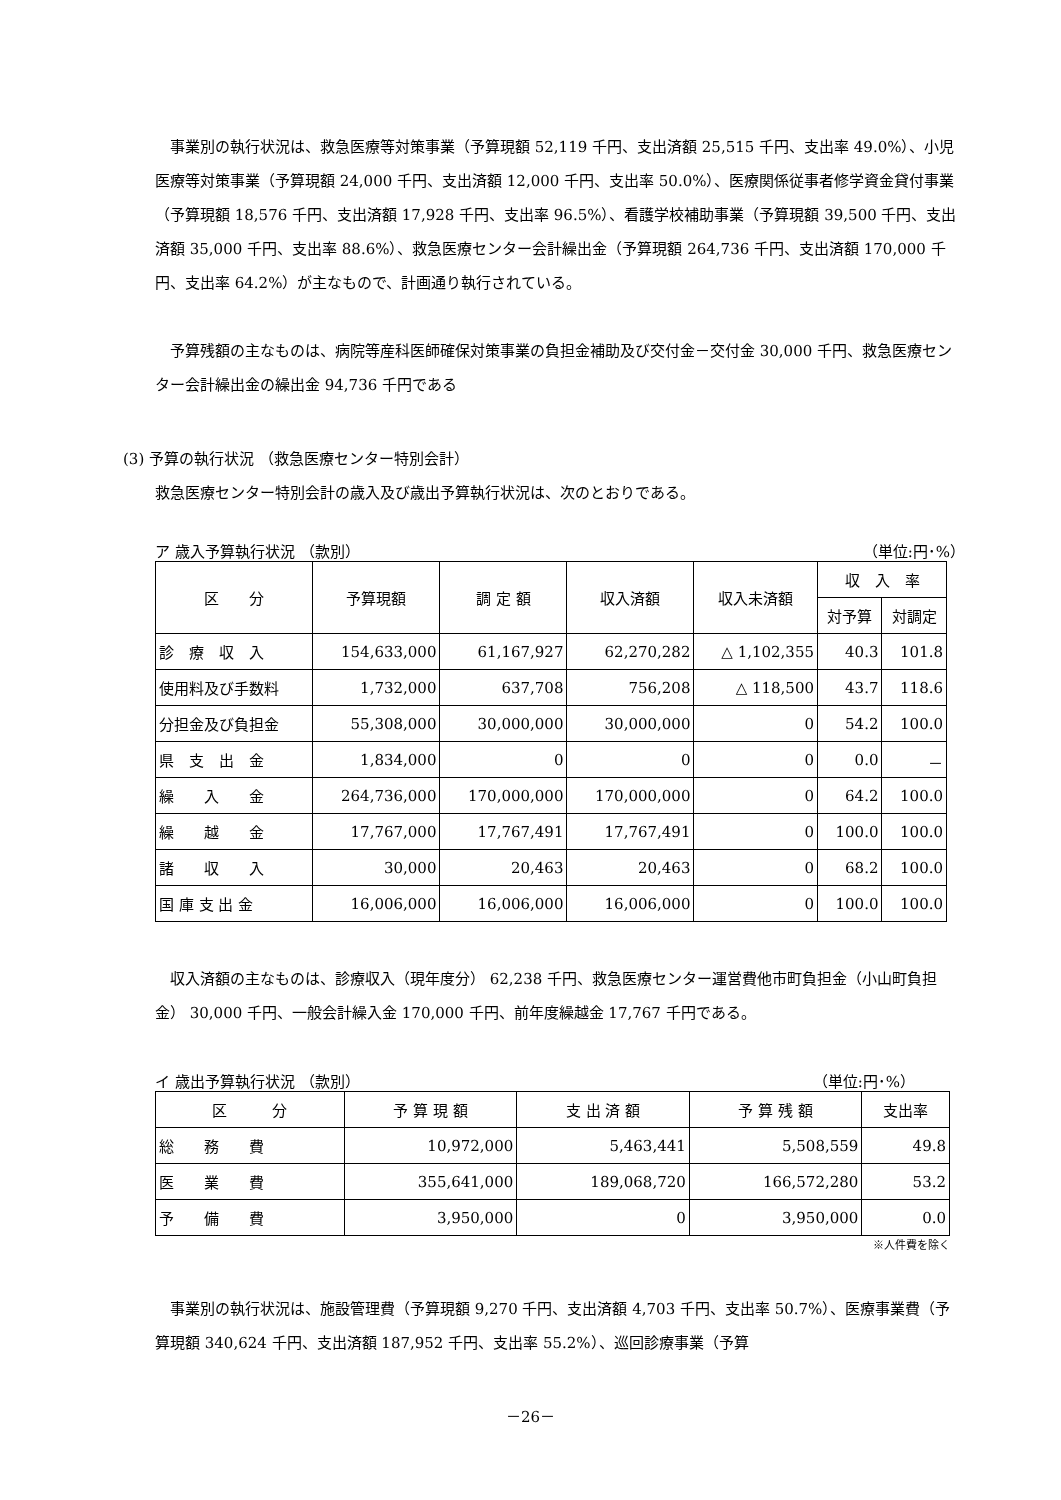事業別の執行状況は、救急医療等対策事業（予算現額 52,119 千円、支出済額 25,515 千円、支出率 49.0%）、小児医療等対策事業（予算現額 24,000 千円、支出済額 12,000 千円、支出率 50.0%）、医療関係従事者修学資金貸付事業（予算現額 18,576 千円、支出済額 17,928 千円、支出率 96.5%）、看護学校補助事業（予算現額 39,500 千円、支出済額 35,000 千円、支出率 88.6%）、救急医療センター会計繰出金（予算現額 264,736 千円、支出済額 170,000 千円、支出率 64.2%）が主なもので、計画通り執行されている。
予算残額の主なものは、病院等産科医師確保対策事業の負担金補助及び交付金－交付金 30,000 千円、救急医療センター会計繰出金の繰出金 94,736 千円である
(3) 予算の執行状況 （救急医療センター特別会計）
救急医療センター特別会計の歳入及び歳出予算執行状況は、次のとおりである。
ア 歳入予算執行状況 （款別） （単位:円･%）
| 区 分 | 予算現額 | 調 定 額 | 収入済額 | 収入未済額 | 収 入 率 | |
| --- | --- | --- | --- | --- | --- | --- |
| | | | | | 対予算 | 対調定 |
| 診 療 収 入 | 154,633,000 | 61,167,927 | 62,270,282 | △ 1,102,355 | 40.3 | 101.8 |
| 使用料及び手数料 | 1,732,000 | 637,708 | 756,208 | △ 118,500 | 43.7 | 118.6 |
| 分担金及び負担金 | 55,308,000 | 30,000,000 | 30,000,000 | 0 | 54.2 | 100.0 |
| 県 支 出 金 | 1,834,000 | 0 | 0 | 0 | 0.0 | － |
| 繰 入 金 | 264,736,000 | 170,000,000 | 170,000,000 | 0 | 64.2 | 100.0 |
| 繰 越 金 | 17,767,000 | 17,767,491 | 17,767,491 | 0 | 100.0 | 100.0 |
| 諸 収 入 | 30,000 | 20,463 | 20,463 | 0 | 68.2 | 100.0 |
| 国 庫 支 出 金 | 16,006,000 | 16,006,000 | 16,006,000 | 0 | 100.0 | 100.0 |
収入済額の主なものは、診療収入（現年度分） 62,238 千円、救急医療センター運営費他市町負担金（小山町負担金） 30,000 千円、一般会計繰入金 170,000 千円、前年度繰越金 17,767 千円である。
イ 歳出予算執行状況 （款別） （単位:円･%）
| 区 分 | 予 算 現 額 | 支 出 済 額 | 予 算 残 額 | 支出率 |
| --- | --- | --- | --- | --- |
| 総 務 費 | 10,972,000 | 5,463,441 | 5,508,559 | 49.8 |
| 医 業 費 | 355,641,000 | 189,068,720 | 166,572,280 | 53.2 |
| 予 備 費 | 3,950,000 | 0 | 3,950,000 | 0.0 |
※人件費を除く
事業別の執行状況は、施設管理費（予算現額 9,270 千円、支出済額 4,703 千円、支出率 50.7%）、医療事業費（予算現額 340,624 千円、支出済額 187,952 千円、支出率 55.2%）、巡回診療事業（予算
－26－